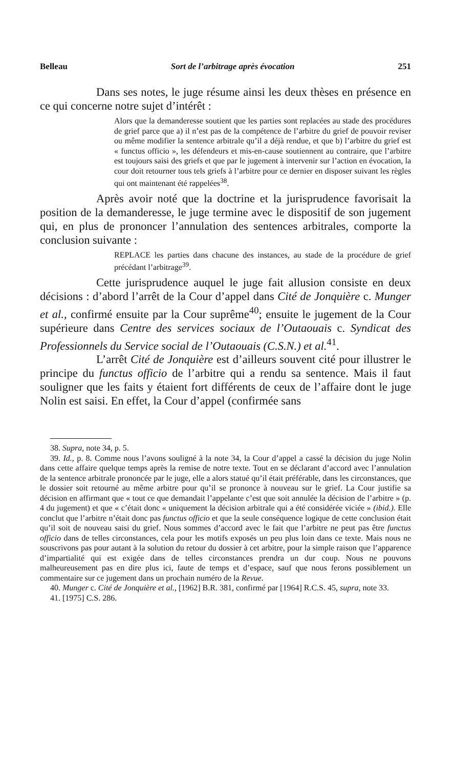Belleau Sort de l’arbitrage après évocation 251
Dans ses notes, le juge résume ainsi les deux thèses en présence en ce qui concerne notre sujet d’intérêt :
Alors que la demanderesse soutient que les parties sont replacées au stade des procédures de grief parce que a) il n’est pas de la compétence de l’arbitre du grief de pouvoir reviser ou même modifier la sentence arbitrale qu’il a déjà rendue, et que b) l’arbitre du grief est « functus officio », les défendeurs et mis-en-cause soutiennent au contraire, que l’arbitre est toujours saisi des griefs et que par le jugement à intervenir sur l’action en évocation, la cour doit retourner tous tels griefs à l’arbitre pour ce dernier en disposer suivant les règles qui ont maintenant été rappelées<sup>38</sup>.
Après avoir noté que la doctrine et la jurisprudence favorisait la position de la demanderesse, le juge termine avec le dispositif de son jugement qui, en plus de prononcer l’annulation des sentences arbitrales, comporte la conclusion suivante :
REPLACE les parties dans chacune des instances, au stade de la procédure de grief précédant l’arbitrage<sup>39</sup>.
Cette jurisprudence auquel le juge fait allusion consiste en deux décisions : d’abord l’arrêt de la Cour d’appel dans Cité de Jonquière c. Munger et al., confirmé ensuite par la Cour suprême<sup>40</sup>; ensuite le jugement de la Cour supérieure dans Centre des services sociaux de l’Outaouais c. Syndicat des Professionnels du Service social de l’Outaouais (C.S.N.) et al.<sup>41</sup>.
L’arrêt Cité de Jonquière est d’ailleurs souvent cité pour illustrer le principe du functus officio de l’arbitre qui a rendu sa sentence. Mais il faut souligner que les faits y étaient fort différents de ceux de l’affaire dont le juge Nolin est saisi. En effet, la Cour d’appel (confirmée sans
38. Supra, note 34, p. 5.
39. Id., p. 8. Comme nous l’avons souligné à la note 34, la Cour d’appel a cassé la décision du juge Nolin dans cette affaire quelque temps après la remise de notre texte. Tout en se déclarant d’accord avec l’annulation de la sentence arbitrale prononcée par le juge, elle a alors statué qu’il était préférable, dans les circonstances, que le dossier soit retourné au même arbitre pour qu’il se prononce à nouveau sur le grief. La Cour justifie sa décision en affirmant que « tout ce que demandait l’appelante c’est que soit annulée la décision de l’arbitre » (p. 4 du jugement) et que « c’était donc « uniquement la décision arbitrale qui a été considérée viciée » (ibid.). Elle conclut que l’arbitre n’était donc pas functus officio et que la seule conséquence logique de cette conclusion était qu’il soit de nouveau saisi du grief. Nous sommes d’accord avec le fait que l’arbitre ne peut pas être functus officio dans de telles circonstances, cela pour les motifs exposés un peu plus loin dans ce texte. Mais nous ne souscrivons pas pour autant à la solution du retour du dossier à cet arbitre, pour la simple raison que l’apparence d’impartialité qui est exigée dans de telles circonstances prendra un dur coup. Nous ne pouvons malheureusement pas en dire plus ici, faute de temps et d’espace, sauf que nous ferons possiblement un commentaire sur ce jugement dans un prochain numéro de la Revue.
40. Munger c. Cité de Jonquière et al., [1962] B.R. 381, confirmé par [1964] R.C.S. 45, supra, note 33.
41. [1975] C.S. 286.